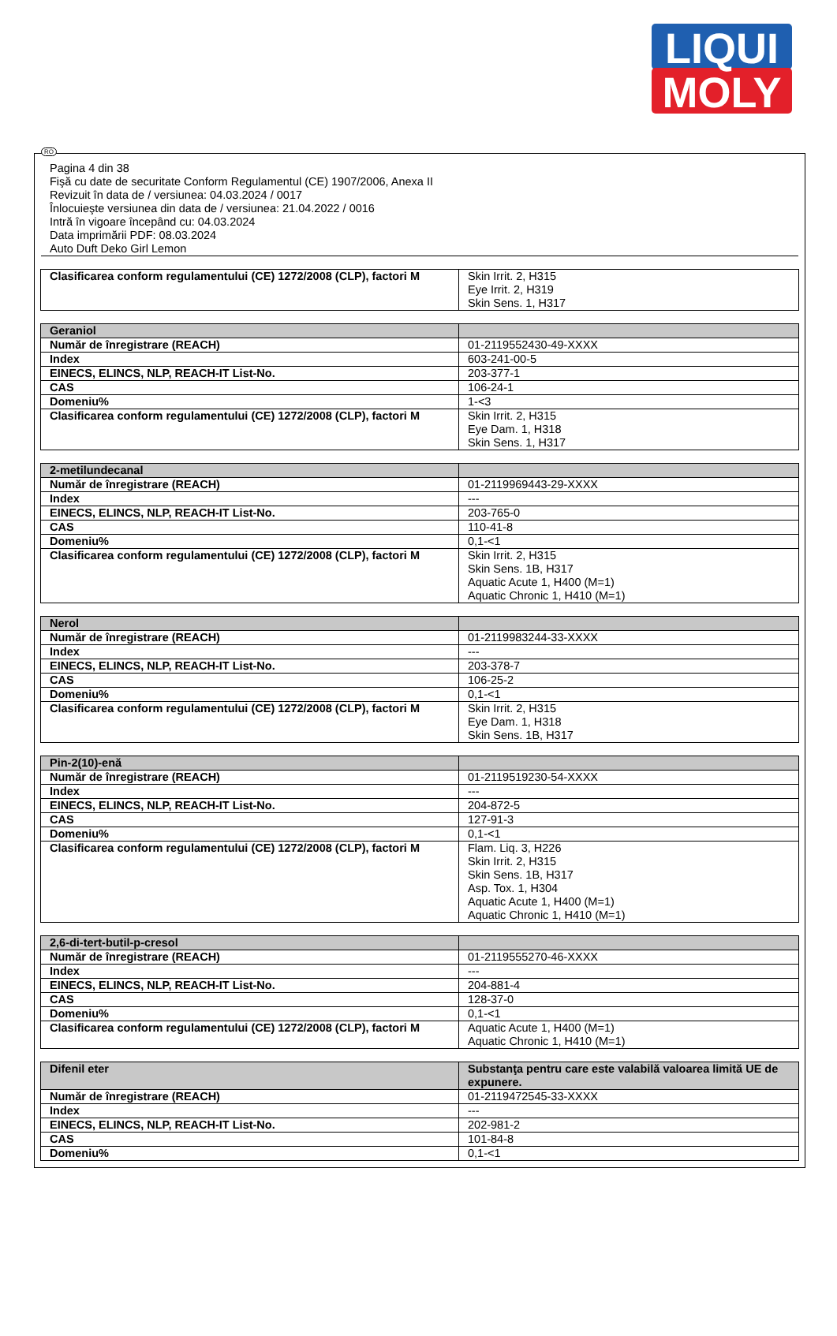LIQUI
MOLY
RO
Pagina 4 din 38
Fişă cu date de securitate Conform Regulamentul (CE) 1907/2006, Anexa II
Revizuit în data de / versiunea: 04.03.2024 / 0017
Înlocuieşte versiunea din data de / versiunea: 21.04.2022 / 0016
Intră în vigoare începând cu: 04.03.2024
Data imprimării PDF: 08.03.2024
Auto Duft Deko Girl Lemon
| Clasificarea conform regulamentului (CE) 1272/2008 (CLP), factori M | Skin Irrit. 2, H315 Eye Irrit. 2, H319 Skin Sens. 1, H317 |
| Geraniol | |
| Număr de înregistrare (REACH) | 01-2119552430-49-XXXX |
| Index | 603-241-00-5 |
| EINECS, ELINCS, NLP, REACH-IT List-No. | 203-377-1 |
| CAS | 106-24-1 |
| Domeniu% | 1-<3 |
| Clasificarea conform regulamentului (CE) 1272/2008 (CLP), factori M | Skin Irrit. 2, H315 Eye Dam. 1, H318 Skin Sens. 1, H317 |
| 2-metilundecanal | |
| Număr de înregistrare (REACH) | 01-2119969443-29-XXXX |
| Index | --- |
| EINECS, ELINCS, NLP, REACH-IT List-No. | 203-765-0 |
| CAS | 110-41-8 |
| Domeniu% | 0,1-<1 |
| Clasificarea conform regulamentului (CE) 1272/2008 (CLP), factori M | Skin Irrit. 2, H315 Skin Sens. 1B, H317 Aquatic Acute 1, H400 (M=1) Aquatic Chronic 1, H410 (M=1) |
| Nerol | |
| Număr de înregistrare (REACH) | 01-2119983244-33-XXXX |
| Index | --- |
| EINECS, ELINCS, NLP, REACH-IT List-No. | 203-378-7 |
| CAS | 106-25-2 |
| Domeniu% | 0,1-<1 |
| Clasificarea conform regulamentului (CE) 1272/2008 (CLP), factori M | Skin Irrit. 2, H315 Eye Dam. 1, H318 Skin Sens. 1B, H317 |
| Pin-2(10)-enă | |
| Număr de înregistrare (REACH) | 01-2119519230-54-XXXX |
| Index | --- |
| EINECS, ELINCS, NLP, REACH-IT List-No. | 204-872-5 |
| CAS | 127-91-3 |
| Domeniu% | 0,1-<1 |
| Clasificarea conform regulamentului (CE) 1272/2008 (CLP), factori M | Flam. Liq. 3, H226 Skin Irrit. 2, H315 Skin Sens. 1B, H317 Asp. Tox. 1, H304 Aquatic Acute 1, H400 (M=1) Aquatic Chronic 1, H410 (M=1) |
| 2,6-di-tert-butil-p-cresol | |
| Număr de înregistrare (REACH) | 01-2119555270-46-XXXX |
| Index | --- |
| EINECS, ELINCS, NLP, REACH-IT List-No. | 204-881-4 |
| CAS | 128-37-0 |
| Domeniu% | 0,1-<1 |
| Clasificarea conform regulamentului (CE) 1272/2008 (CLP), factori M | Aquatic Acute 1, H400 (M=1) Aquatic Chronic 1, H410 (M=1) |
| Difenil eter | Substanţa pentru care este valabilă valoarea limită UE de expunere. |
| Număr de înregistrare (REACH) | 01-2119472545-33-XXXX |
| Index | --- |
| EINECS, ELINCS, NLP, REACH-IT List-No. | 202-981-2 |
| CAS | 101-84-8 |
| Domeniu% | 0,1-<1 |